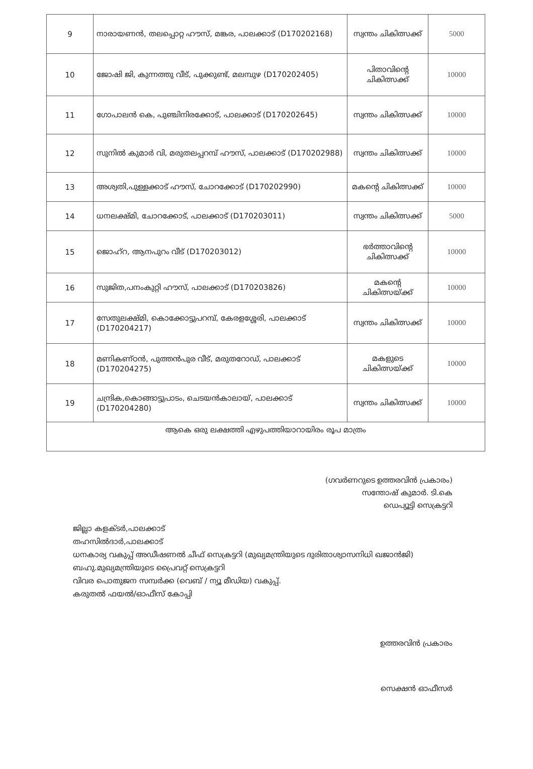| 9 | നാരായണൻ, തലപ്പൊറ്റ ഹൗസ്, മങ്കര, പാലക്കാട് (D170202168) | സ്വന്തം ചികിത്സക്ക് | 5000 |
| 10 | ജോഷി ജി, കുന്നത്തു വീട്, പുക്കുണ്ട്, മലമ്പുഴ (D170202405) | പിതാവിന്റെ ചികിത്സക്ക് | 10000 |
| 11 | ഗോപാലൻ കെ, പുഞ്ചിനിരക്കോട്, പാലക്കാട് (D170202645) | സ്വന്തം ചികിത്സക്ക് | 10000 |
| 12 | സുനിൽ കുമാർ വി, മരുതലപ്പറമ്പ് ഹൗസ്, പാലക്കാട് (D170202988) | സ്വന്തം ചികിത്സക്ക് | 10000 |
| 13 | അശ്വതി,പുള്ളക്കാട് ഹൗസ്, ചോറക്കോട് (D170202990) | മകന്റെ ചികിത്സക്ക് | 10000 |
| 14 | ധനലക്ഷ്മി, ചോറക്കോട്, പാലക്കാട് (D170203011) | സ്വന്തം ചികിത്സക്ക് | 5000 |
| 15 | ജൊഹ്റ, ആനപുറം വീട് (D170203012) | ഭർത്താവിന്റെ ചികിത്സക്ക് | 10000 |
| 16 | സുജിത,പനംകുറ്റി ഹൗസ്, പാലക്കാട് (D170203826) | മകന്റെ ചികിത്സയ്ക്ക് | 10000 |
| 17 | സേതുലക്ഷ്മി, കൊക്കോട്ടുപറമ്പ്, കേരളശ്ശേരി, പാലക്കാട് (D170204217) | സ്വന്തം ചികിത്സക്ക് | 10000 |
| 18 | മണികണ്ഠൻ, പുത്തൻപുര വീട്, മരുതറോഡ്, പാലക്കാട് (D170204275) | മകളുടെ ചികിത്സയ്ക്ക് | 10000 |
| 19 | ചന്ദ്രിക,കൊങ്ങാട്ടുപാടം, ചെടയൻകാലായ്, പാലക്കാട് (D170204280) | സ്വന്തം ചികിത്സക്ക് | 10000 |
| ആകെ ഒരു ലക്ഷത്തി എഴുപത്തിയാറായിരം രൂപ മാത്രം | | | |
(ഗവർണറുടെ ഉത്തരവിൻ പ്രകാരം)
സന്തോഷ് കുമാർ. ടി.കെ
ഡെപ്യൂട്ടി സെക്രട്ടറി
ജില്ലാ കളക്ടർ,പാലക്കാട്
തഹസിൽദാർ,പാലക്കാട്
ധനകാര്യ വകുപ്പ് അഡീഷണൽ ചീഫ് സെക്രട്ടറി (മുഖ്യമന്ത്രിയുടെ ദുരിതാശ്വാസനിധി ഖജാൻജി)
ബഹു.മുഖ്യമന്ത്രിയുടെ പ്രൈവറ്റ് സെക്രട്ടറി
വിവര പൊതുജന സമ്പർക്ക (വെബ് / ന്യൂ മീഡിയ) വകുപ്പ്.
കരുതൽ ഫയൽ/ഓഫീസ് കോപ്പി
ഉത്തരവിൻ പ്രകാരം
സെക്ഷൻ ഓഫീസർ